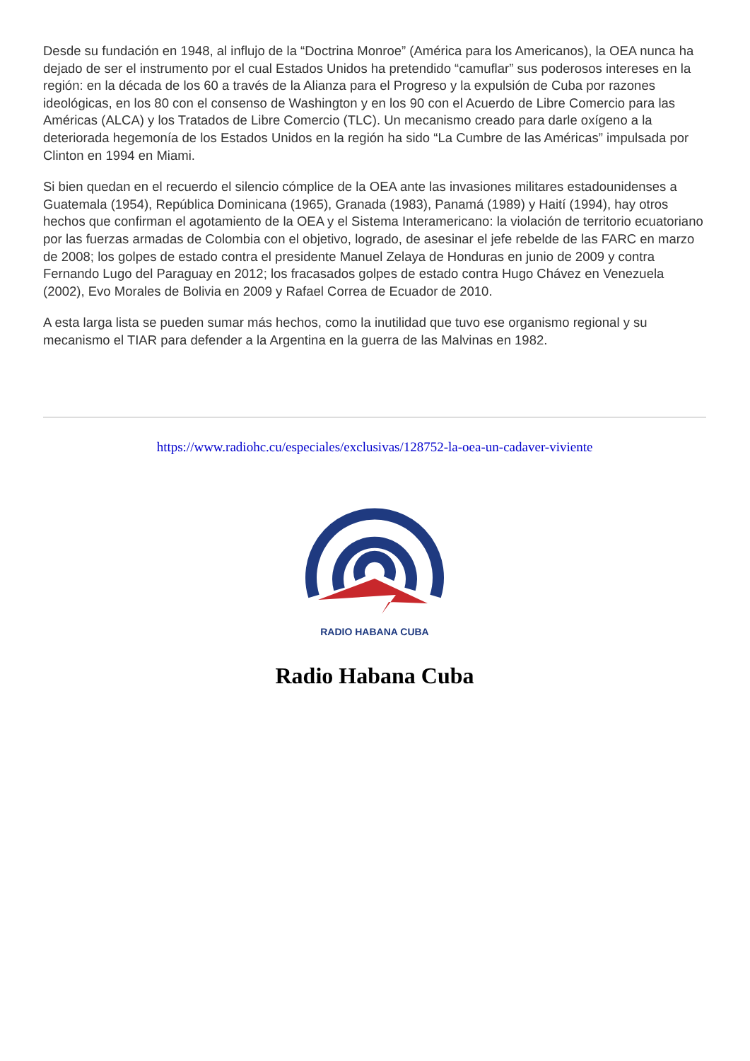Desde su fundación en 1948, al influjo de la “Doctrina Monroe” (América para los Americanos), la OEA nunca ha dejado de ser el instrumento por el cual Estados Unidos ha pretendido “camuflar” sus poderosos intereses en la región: en la década de los 60 a través de la Alianza para el Progreso y la expulsión de Cuba por razones ideológicas, en los 80 con el consenso de Washington y en los 90 con el Acuerdo de Libre Comercio para las Américas (ALCA) y los Tratados de Libre Comercio (TLC). Un mecanismo creado para darle oxígeno a la deteriorada hegemonía de los Estados Unidos en la región ha sido “La Cumbre de las Américas” impulsada por Clinton en 1994 en Miami.
Si bien quedan en el recuerdo el silencio cómplice de la OEA ante las invasiones militares estadounidenses a Guatemala (1954), República Dominicana (1965), Granada (1983), Panamá (1989) y Haití (1994), hay otros hechos que confirman el agotamiento de la OEA y el Sistema Interamericano: la violación de territorio ecuatoriano por las fuerzas armadas de Colombia con el objetivo, logrado, de asesinar el jefe rebelde de las FARC en marzo de 2008; los golpes de estado contra el presidente Manuel Zelaya de Honduras en junio de 2009 y contra Fernando Lugo del Paraguay en 2012; los fracasados golpes de estado contra Hugo Chávez en Venezuela (2002), Evo Morales de Bolivia en 2009 y Rafael Correa de Ecuador de 2010.
A esta larga lista se pueden sumar más hechos, como la inutilidad que tuvo ese organismo regional y su mecanismo el TIAR para defender a la Argentina en la guerra de las Malvinas en 1982.
https://www.radiohc.cu/especiales/exclusivas/128752-la-oea-un-cadaver-viviente
RADIO HABANA CUBA
Radio Habana Cuba